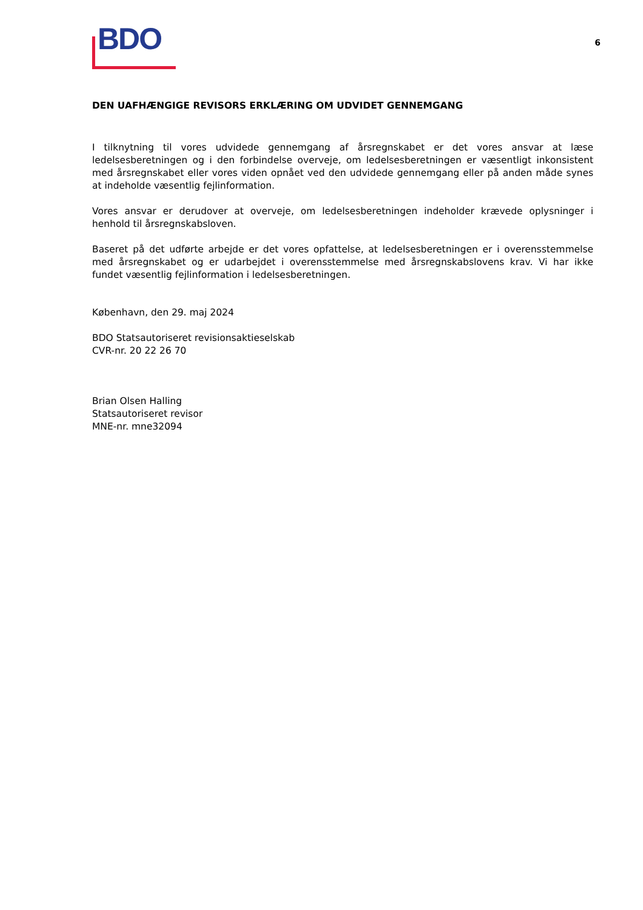BDO
6
DEN UAFHÆNGIGE REVISORS ERKLÆRING OM UDVIDET GENNEMGANG
I tilknytning til vores udvidede gennemgang af årsregnskabet er det vores ansvar at læse ledelsesberetningen og i den forbindelse overveje, om ledelsesberetningen er væsentligt inkonsistent med årsregnskabet eller vores viden opnået ved den udvidede gennemgang eller på anden måde synes at indeholde væsentlig fejlinformation.
Vores ansvar er derudover at overveje, om ledelsesberetningen indeholder krævede oplysninger i henhold til årsregnskabsloven.
Baseret på det udførte arbejde er det vores opfattelse, at ledelsesberetningen er i overensstemmelse med årsregnskabet og er udarbejdet i overensstemmelse med årsregnskabslovens krav. Vi har ikke fundet væsentlig fejlinformation i ledelsesberetningen.
København, den 29. maj 2024
BDO Statsautoriseret revisionsaktieselskab
CVR-nr. 20 22 26 70
Brian Olsen Halling
Statsautoriseret revisor
MNE-nr. mne32094